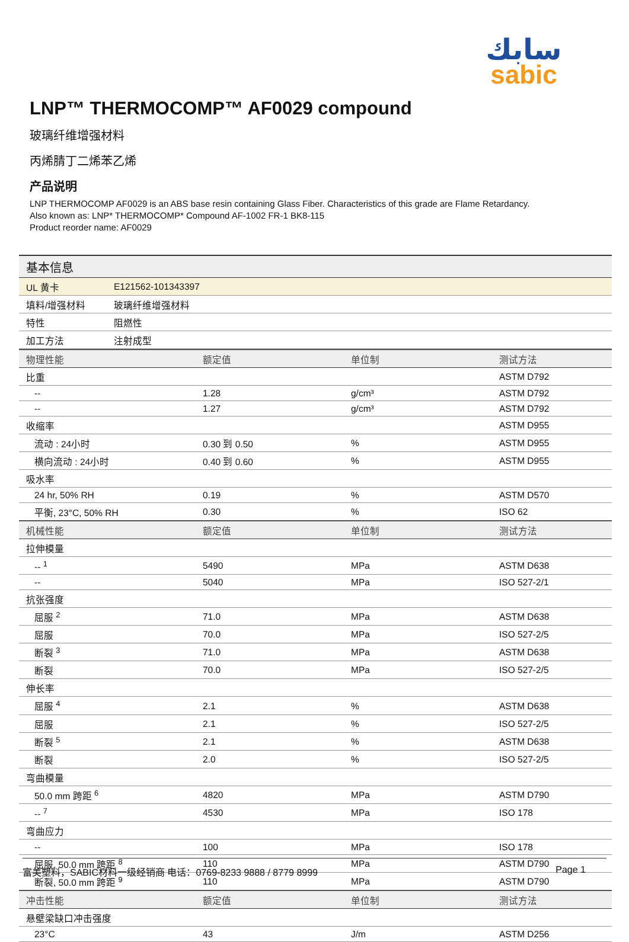سابك
sabic
LNP™ THERMOCOMP™ AF0029 compound
玻璃纤维增强材料
丙烯腈丁二烯苯乙烯
产品说明
LNP THERMOCOMP AF0029 is an ABS base resin containing Glass Fiber. Characteristics of this grade are Flame Retardancy.
Also known as: LNP* THERMOCOMP* Compound AF-1002 FR-1 BK8-115
Product reorder name: AF0029
| 基本信息 | |
| UL 黄卡 | E121562-101343397 |
| 填料/增强材料 | 玻璃纤维增强材料 |
| 特性 | 阻燃性 |
| 加工方法 | 注射成型 |
| 物理性能 | 额定值 | 单位制 | 测试方法 |
| --- | --- | --- | --- |
| 比重 | | | ASTM D792 |
| -- | 1.28 | g/cm³ | ASTM D792 |
| -- | 1.27 | g/cm³ | ASTM D792 |
| 收缩率 | | | ASTM D955 |
| 流动 : 24小时 | 0.30 到 0.50 | % | ASTM D955 |
| 横向流动 : 24小时 | 0.40 到 0.60 | % | ASTM D955 |
| 吸水率 | | | |
| 24 hr, 50% RH | 0.19 | % | ASTM D570 |
| 平衡, 23°C, 50% RH | 0.30 | % | ISO 62 |
| 机械性能 | 额定值 | 单位制 | 测试方法 |
| 拉伸模量 | | | |
| -- <sup>1</sup> | 5490 | MPa | ASTM D638 |
| -- | 5040 | MPa | ISO 527-2/1 |
| 抗张强度 | | | |
| 屈服 <sup>2</sup> | 71.0 | MPa | ASTM D638 |
| 屈服 | 70.0 | MPa | ISO 527-2/5 |
| 断裂 <sup>3</sup> | 71.0 | MPa | ASTM D638 |
| 断裂 | 70.0 | MPa | ISO 527-2/5 |
| 伸长率 | | | |
| 屈服 <sup>4</sup> | 2.1 | % | ASTM D638 |
| 屈服 | 2.1 | % | ISO 527-2/5 |
| 断裂 <sup>5</sup> | 2.1 | % | ASTM D638 |
| 断裂 | 2.0 | % | ISO 527-2/5 |
| 弯曲模量 | | | |
| 50.0 mm 跨距 <sup>6</sup> | 4820 | MPa | ASTM D790 |
| -- <sup>7</sup> | 4530 | MPa | ISO 178 |
| 弯曲应力 | | | |
| -- | 100 | MPa | ISO 178 |
| 屈服, 50.0 mm 跨距 <sup>8</sup> | 110 | MPa | ASTM D790 |
| 断裂, 50.0 mm 跨距 <sup>9</sup> | 110 | MPa | ASTM D790 |
| 冲击性能 | 额定值 | 单位制 | 测试方法 |
| 悬壁梁缺口冲击强度 | | | |
| 23°C | 43 | J/m | ASTM D256 |
富美塑料，SABIC材料一级经销商 电话：0769-8233 9888 / 8779 8999 Page 1